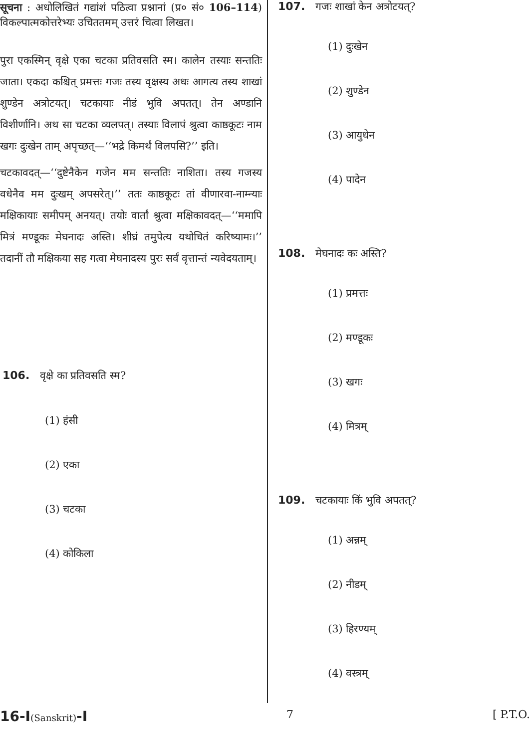सूचना : अधोलिखितं गद्यांशं पठित्वा प्रश्नानां (प्र० सं० 106–114) विकल्पात्मकोत्तरेभ्यः उचिततमम् उत्तरं चित्वा लिखत।
पुरा एकस्मिन् वृक्षे एका चटका प्रतिवसति स्म। कालेन तस्याः सन्ततिः जाता। एकदा कश्चित् प्रमत्तः गजः तस्य वृक्षस्य अधः आगत्य तस्य शाखां शुण्डेन अत्रोटयत्। चटकायाः नीडं भुवि अपतत्। तेन अण्डानि विशीर्णानि। अथ सा चटका व्यलपत्। तस्याः विलापं श्रुत्वा काष्ठकूटः नाम खगः दुःखेन ताम् अपृच्छत्—‘‘भद्रे किमर्थं विलपसि?’’ इति।
चटकावदत्—‘‘दुष्टेनैकेन गजेन मम सन्ततिः नाशिता। तस्य गजस्य वधेनैव मम दुःखम् अपसरेत्।’’ ततः काष्ठकूटः तां वीणारवा-नाम्न्याः मक्षिकायाः समीपम् अनयत्। तयोः वार्तां श्रुत्वा मक्षिकावदत्—‘‘ममापि मित्रं मण्डूकः मेघनादः अस्ति। शीघ्रं तमुपेत्य यथोचितं करिष्यामः।’’ तदानीं तौ मक्षिकया सह गत्वा मेघनादस्य पुरः सर्वं वृत्तान्तं न्यवेदयताम्।
106. वृक्षे का प्रतिवसति स्म?
(1) हंसी
(2) एका
(3) चटका
(4) कोकिला
107. गजः शाखां केन अत्रोटयत्?
(1) दुःखेन
(2) शुण्डेन
(3) आयुधेन
(4) पादेन
108. मेघनादः कः अस्ति?
(1) प्रमत्तः
(2) मण्डूकः
(3) खगः
(4) मित्रम्
109. चटकायाः किं भुवि अपतत्?
(1) अन्नम्
(2) नीडम्
(3) हिरण्यम्
(4) वस्त्रम्
16-I(Sanskrit)-I 7 [ P.T.O.